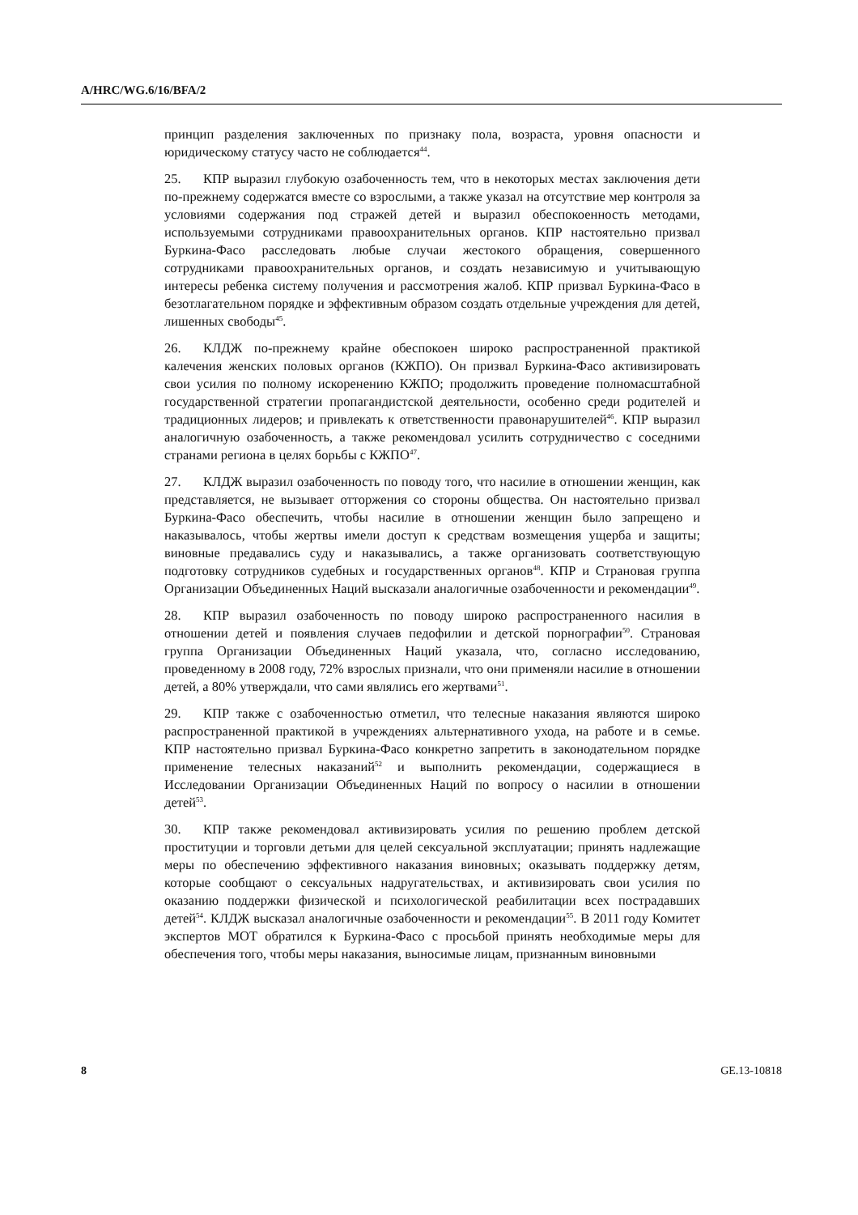A/HRC/WG.6/16/BFA/2
принцип разделения заключенных по признаку пола, возраста, уровня опасности и юридическому статусу часто не соблюдается<sup>44</sup>.
25. КПР выразил глубокую озабоченность тем, что в некоторых местах заключения дети по-прежнему содержатся вместе со взрослыми, а также указал на отсутствие мер контроля за условиями содержания под стражей детей и выразил обеспокоенность методами, используемыми сотрудниками правоохранительных органов. КПР настоятельно призвал Буркина-Фасо расследовать любые случаи жестокого обращения, совершенного сотрудниками правоохранительных органов, и создать независимую и учитывающую интересы ребенка систему получения и рассмотрения жалоб. КПР призвал Буркина-Фасо в безотлагательном порядке и эффективным образом создать отдельные учреждения для детей, лишенных свободы<sup>45</sup>.
26. КЛДЖ по-прежнему крайне обеспокоен широко распространенной практикой калечения женских половых органов (КЖПО). Он призвал Буркина-Фасо активизировать свои усилия по полному искоренению КЖПО; продолжить проведение полномасштабной государственной стратегии пропагандистской деятельности, особенно среди родителей и традиционных лидеров; и привлекать к ответственности правонарушителей<sup>46</sup>. КПР выразил аналогичную озабоченность, а также рекомендовал усилить сотрудничество с соседними странами региона в целях борьбы с КЖПО<sup>47</sup>.
27. КЛДЖ выразил озабоченность по поводу того, что насилие в отношении женщин, как представляется, не вызывает отторжения со стороны общества. Он настоятельно призвал Буркина-Фасо обеспечить, чтобы насилие в отношении женщин было запрещено и наказывалось, чтобы жертвы имели доступ к средствам возмещения ущерба и защиты; виновные предавались суду и наказывались, а также организовать соответствующую подготовку сотрудников судебных и государственных органов<sup>48</sup>. КПР и Страновая группа Организации Объединенных Наций высказали аналогичные озабоченности и рекомендации<sup>49</sup>.
28. КПР выразил озабоченность по поводу широко распространенного насилия в отношении детей и появления случаев педофилии и детской порнографии<sup>50</sup>. Страновая группа Организации Объединенных Наций указала, что, согласно исследованию, проведенному в 2008 году, 72% взрослых признали, что они применяли насилие в отношении детей, а 80% утверждали, что сами являлись его жертвами<sup>51</sup>.
29. КПР также с озабоченностью отметил, что телесные наказания являются широко распространенной практикой в учреждениях альтернативного ухода, на работе и в семье. КПР настоятельно призвал Буркина-Фасо конкретно запретить в законодательном порядке применение телесных наказаний<sup>52</sup> и выполнить рекомендации, содержащиеся в Исследовании Организации Объединенных Наций по вопросу о насилии в отношении детей<sup>53</sup>.
30. КПР также рекомендовал активизировать усилия по решению проблем детской проституции и торговли детьми для целей сексуальной эксплуатации; принять надлежащие меры по обеспечению эффективного наказания виновных; оказывать поддержку детям, которые сообщают о сексуальных надругательствах, и активизировать свои усилия по оказанию поддержки физической и психологической реабилитации всех пострадавших детей<sup>54</sup>. КЛДЖ высказал аналогичные озабоченности и рекомендации<sup>55</sup>. В 2011 году Комитет экспертов МОТ обратился к Буркина-Фасо с просьбой принять необходимые меры для обеспечения того, чтобы меры наказания, выносимые лицам, признанным виновными
8 GE.13-10818